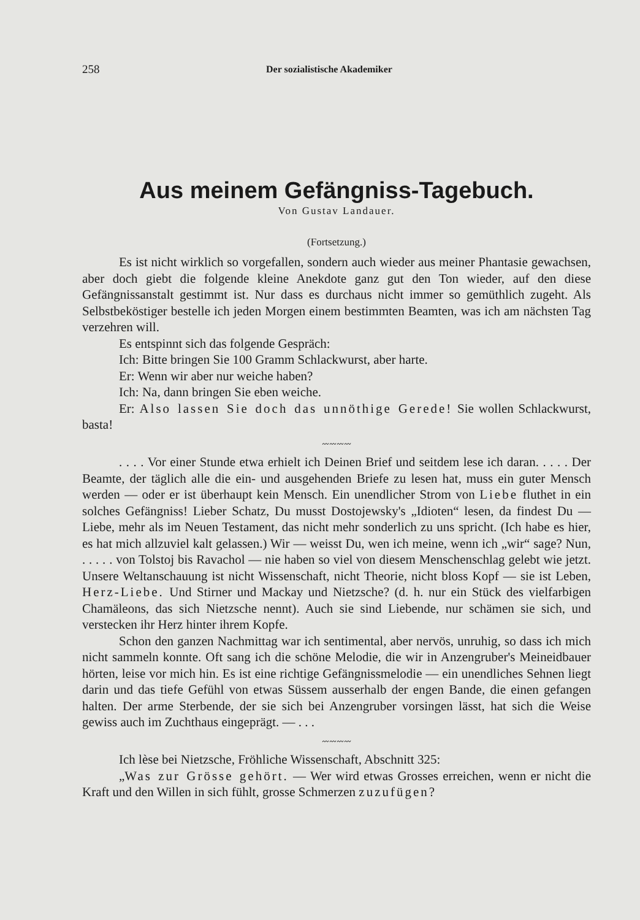258 Der sozialistische Akademiker
Aus meinem Gefängniss-Tagebuch.
Von Gustav Landauer.
(Fortsetzung.)
Es ist nicht wirklich so vorgefallen, sondern auch wieder aus meiner Phantasie gewachsen, aber doch giebt die folgende kleine Anekdote ganz gut den Ton wieder, auf den diese Gefängnissanstalt gestimmt ist. Nur dass es durchaus nicht immer so gemüthlich zugeht. Als Selbstbeköstiger bestelle ich jeden Morgen einem bestimmten Beamten, was ich am nächsten Tag verzehren will.
Es entspinnt sich das folgende Gespräch:
Ich: Bitte bringen Sie 100 Gramm Schlackwurst, aber harte.
Er: Wenn wir aber nur weiche haben?
Ich: Na, dann bringen Sie eben weiche.
Er: Also lassen Sie doch das unnöthige Gerede! Sie wollen Schlackwurst, basta!
〰〰〰〰
. . . . Vor einer Stunde etwa erhielt ich Deinen Brief und seitdem lese ich daran. . . . . Der Beamte, der täglich alle die ein- und ausgehenden Briefe zu lesen hat, muss ein guter Mensch werden — oder er ist überhaupt kein Mensch. Ein unendlicher Strom von Liebe fluthet in ein solches Gefängniss! Lieber Schatz, Du musst Dostojewsky's „Idioten“ lesen, da findest Du — Liebe, mehr als im Neuen Testament, das nicht mehr sonderlich zu uns spricht. (Ich habe es hier, es hat mich allzuviel kalt gelassen.) Wir — weisst Du, wen ich meine, wenn ich „wir“ sage? Nun, . . . . . von Tolstoj bis Ravachol — nie haben so viel von diesem Menschenschlag gelebt wie jetzt. Unsere Weltanschauung ist nicht Wissenschaft, nicht Theorie, nicht bloss Kopf — sie ist Leben, Herz-Liebe. Und Stirner und Mackay und Nietzsche? (d. h. nur ein Stück des vielfarbigen Chamäleons, das sich Nietzsche nennt). Auch sie sind Liebende, nur schämen sie sich, und verstecken ihr Herz hinter ihrem Kopfe.
Schon den ganzen Nachmittag war ich sentimental, aber nervös, unruhig, so dass ich mich nicht sammeln konnte. Oft sang ich die schöne Melodie, die wir in Anzengruber's Meineidbauer hörten, leise vor mich hin. Es ist eine richtige Gefängnissmelodie — ein unendliches Sehnen liegt darin und das tiefe Gefühl von etwas Süssem ausserhalb der engen Bande, die einen gefangen halten. Der arme Sterbende, der sie sich bei Anzengruber vorsingen lässt, hat sich die Weise gewiss auch im Zuchthaus eingeprägt. — . . .
〰〰〰〰
Ich lèse bei Nietzsche, Fröhliche Wissenschaft, Abschnitt 325:
„Was zur Grösse gehört. — Wer wird etwas Grosses erreichen, wenn er nicht die Kraft und den Willen in sich fühlt, grosse Schmerzen zuzufügen?